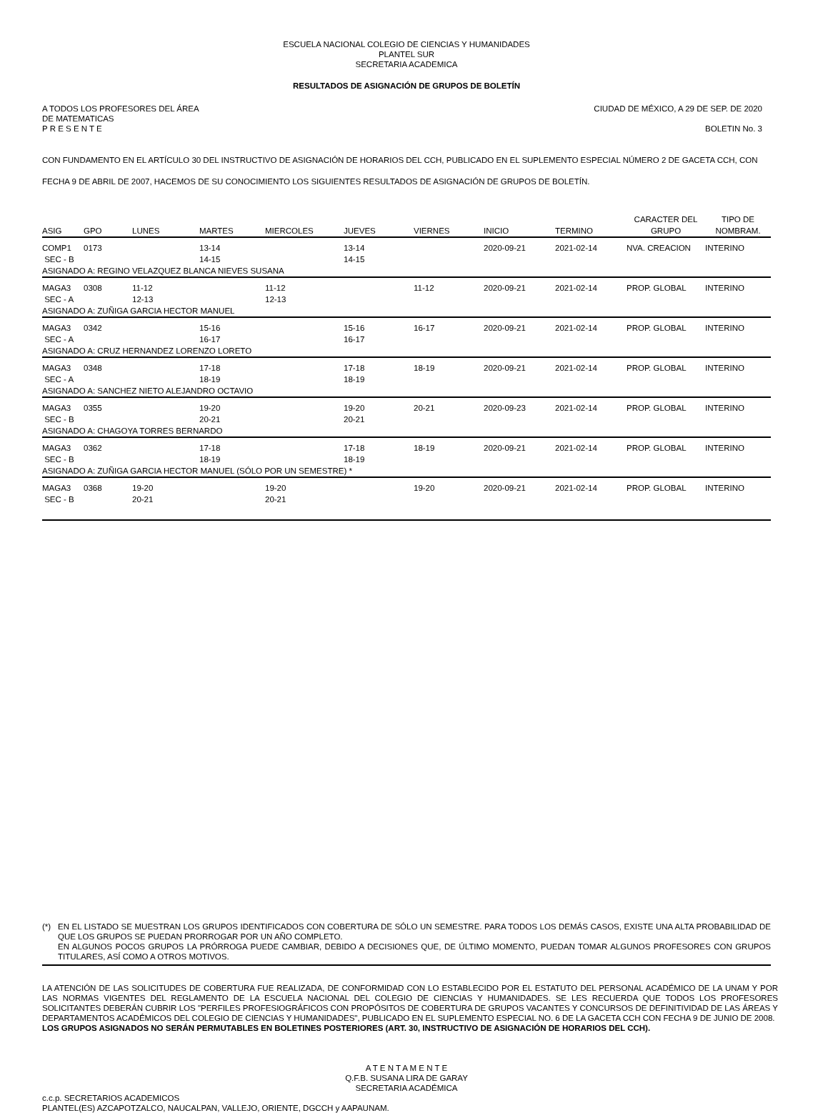ESCUELA NACIONAL COLEGIO DE CIENCIAS Y HUMANIDADES
PLANTEL SUR
SECRETARIA ACADEMICA
RESULTADOS DE ASIGNACIÓN DE GRUPOS DE BOLETÍN
A TODOS LOS PROFESORES DEL ÁREA
DE MATEMATICAS
P R E S E N T E
CIUDAD DE MÉXICO, A 29 DE SEP. DE 2020
BOLETIN No. 3
CON FUNDAMENTO EN EL ARTÍCULO 30 DEL INSTRUCTIVO DE ASIGNACIÓN DE HORARIOS DEL CCH, PUBLICADO EN EL SUPLEMENTO ESPECIAL NÚMERO 2 DE GACETA CCH, CON FECHA 9 DE ABRIL DE 2007, HACEMOS DE SU CONOCIMIENTO LOS SIGUIENTES RESULTADOS DE ASIGNACIÓN DE GRUPOS DE BOLETÍN.
| ASIG | GPO | LUNES | MARTES | MIERCOLES | JUEVES | VIERNES | INICIO | TERMINO | CARACTER DEL GRUPO | TIPO DE NOMBRAM. |
| --- | --- | --- | --- | --- | --- | --- | --- | --- | --- | --- |
| COMP1 | 0173 | | 13-14 | | 13-14 | | 2020-09-21 | 2021-02-14 | NVA. CREACION | INTERINO |
| SEC - B | | | 14-15 | | 14-15 | | | | | |
| ASIGNADO A: REGINO VELAZQUEZ BLANCA NIEVES SUSANA | | | | | | | | | | |
| MAGA3 | 0308 | 11-12 | | 11-12 | | 11-12 | 2020-09-21 | 2021-02-14 | PROP. GLOBAL | INTERINO |
| SEC - A | | 12-13 | | 12-13 | | | | | | |
| ASIGNADO A: ZUÑIGA GARCIA HECTOR MANUEL | | | | | | | | | | |
| MAGA3 | 0342 | | 15-16 | | 15-16 | 16-17 | 2020-09-21 | 2021-02-14 | PROP. GLOBAL | INTERINO |
| SEC - A | | | 16-17 | | 16-17 | | | | | |
| ASIGNADO A: CRUZ HERNANDEZ LORENZO LORETO | | | | | | | | | | |
| MAGA3 | 0348 | | 17-18 | | 17-18 | 18-19 | 2020-09-21 | 2021-02-14 | PROP. GLOBAL | INTERINO |
| SEC - A | | | 18-19 | | 18-19 | | | | | |
| ASIGNADO A: SANCHEZ NIETO ALEJANDRO OCTAVIO | | | | | | | | | | |
| MAGA3 | 0355 | | 19-20 | | 19-20 | 20-21 | 2020-09-23 | 2021-02-14 | PROP. GLOBAL | INTERINO |
| SEC - B | | | 20-21 | | 20-21 | | | | | |
| ASIGNADO A: CHAGOYA TORRES BERNARDO | | | | | | | | | | |
| MAGA3 | 0362 | | 17-18 | | 17-18 | 18-19 | 2020-09-21 | 2021-02-14 | PROP. GLOBAL | INTERINO |
| SEC - B | | | 18-19 | | 18-19 | | | | | |
| ASIGNADO A: ZUÑIGA GARCIA HECTOR MANUEL (SÓLO POR UN SEMESTRE) * | | | | | | | | | | |
| MAGA3 | 0368 | 19-20 | | 19-20 | | 19-20 | 2020-09-21 | 2021-02-14 | PROP. GLOBAL | INTERINO |
| SEC - B | | 20-21 | | 20-21 | | | | | | |
(*) EN EL LISTADO SE MUESTRAN LOS GRUPOS IDENTIFICADOS CON COBERTURA DE SÓLO UN SEMESTRE. PARA TODOS LOS DEMÁS CASOS, EXISTE UNA ALTA PROBABILIDAD DE QUE LOS GRUPOS SE PUEDAN PRORROGAR POR UN AÑO COMPLETO.
EN ALGUNOS POCOS GRUPOS LA PRÓRROGA PUEDE CAMBIAR, DEBIDO A DECISIONES QUE, DE ÚLTIMO MOMENTO, PUEDAN TOMAR ALGUNOS PROFESORES CON GRUPOS TITULARES, ASÍ COMO A OTROS MOTIVOS.
LA ATENCIÓN DE LAS SOLICITUDES DE COBERTURA FUE REALIZADA, DE CONFORMIDAD CON LO ESTABLECIDO POR EL ESTATUTO DEL PERSONAL ACADÉMICO DE LA UNAM Y POR LAS NORMAS VIGENTES DEL REGLAMENTO DE LA ESCUELA NACIONAL DEL COLEGIO DE CIENCIAS Y HUMANIDADES. SE LES RECUERDA QUE TODOS LOS PROFESORES SOLICITANTES DEBERÁN CUBRIR LOS "PERFILES PROFESIOGRÁFICOS CON PROPÓSITOS DE COBERTURA DE GRUPOS VACANTES Y CONCURSOS DE DEFINITIVIDAD DE LAS ÁREAS Y DEPARTAMENTOS ACADÉMICOS DEL COLEGIO DE CIENCIAS Y HUMANIDADES", PUBLICADO EN EL SUPLEMENTO ESPECIAL NO. 6 DE LA GACETA CCH CON FECHA 9 DE JUNIO DE 2008.
LOS GRUPOS ASIGNADOS NO SERÁN PERMUTABLES EN BOLETINES POSTERIORES (ART. 30, INSTRUCTIVO DE ASIGNACIÓN DE HORARIOS DEL CCH).
A T E N T A M E N T E
Q.F.B. SUSANA LIRA DE GARAY
SECRETARIA ACADÉMICA
c.c.p. SECRETARIOS ACADEMICOS
PLANTEL(ES) AZCAPOTZALCO, NAUCALPAN, VALLEJO, ORIENTE, DGCCH y AAPAUNAM.